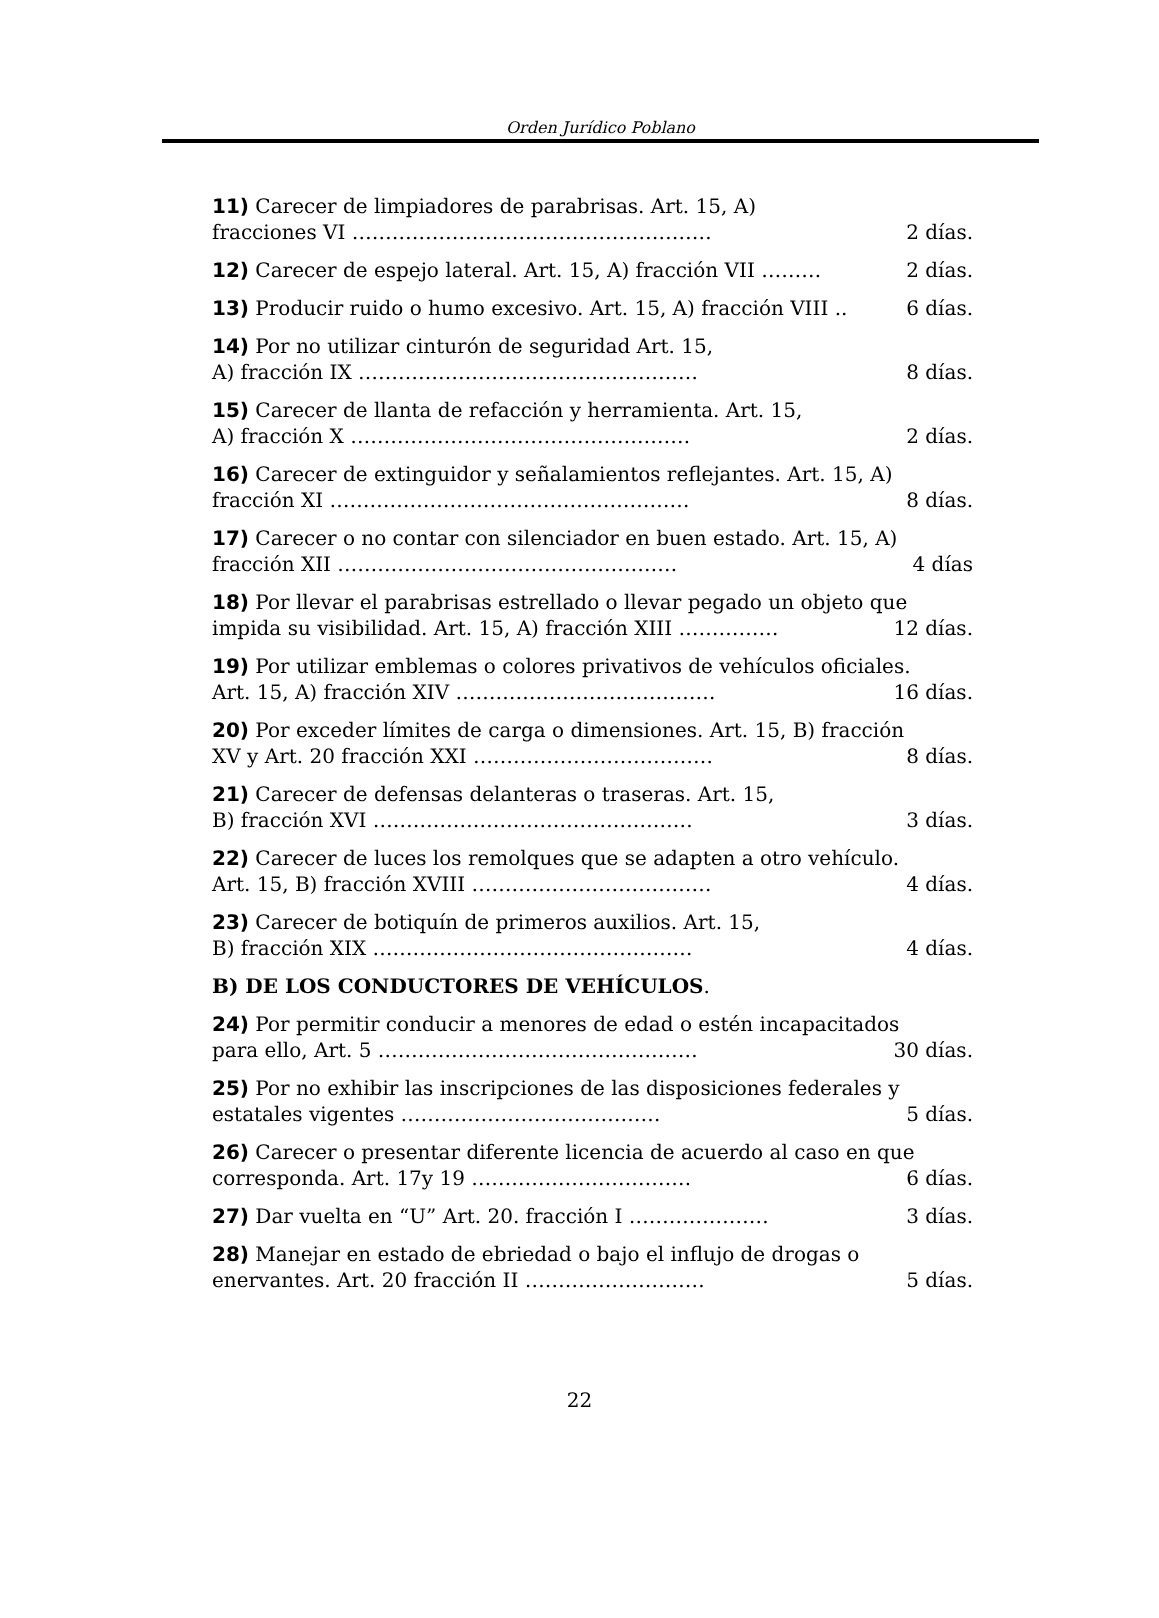Orden Jurídico Poblano
11) Carecer de limpiadores de parabrisas. Art. 15, A)
fracciones VI ……………………………………………… 2 días.
12) Carecer de espejo lateral. Art. 15, A) fracción VII ……… 2 días.
13) Producir ruido o humo excesivo. Art. 15, A) fracción VIII .. 6 días.
14) Por no utilizar cinturón de seguridad Art. 15,
A) fracción IX …………………………………………… 8 días.
15) Carecer de llanta de refacción y herramienta. Art. 15,
A) fracción X …………………………………………… 2 días.
16) Carecer de extinguidor y señalamientos reflejantes. Art. 15, A)
fracción XI ……………………………………………… 8 días.
17) Carecer o no contar con silenciador en buen estado. Art. 15, A)
fracción XII …………………………………………… 4 días
18) Por llevar el parabrisas estrellado o llevar pegado un objeto que
impida su visibilidad. Art. 15, A) fracción XIII …………… 12 días.
19) Por utilizar emblemas o colores privativos de vehículos oficiales.
Art. 15, A) fracción XIV ………………………………… 16 días.
20) Por exceder límites de carga o dimensiones. Art. 15, B) fracción
XV y Art. 20 fracción XXI ……………………………… 8 días.
21) Carecer de defensas delanteras o traseras. Art. 15,
B) fracción XVI ………………………………………… 3 días.
22) Carecer de luces los remolques que se adapten a otro vehículo.
Art. 15, B) fracción XVIII ……………………………… 4 días.
23) Carecer de botiquín de primeros auxilios. Art. 15,
B) fracción XIX ………………………………………… 4 días.
B) DE LOS CONDUCTORES DE VEHÍCULOS.
24) Por permitir conducir a menores de edad o estén incapacitados
para ello, Art. 5 ………………………………………… 30 días.
25) Por no exhibir las inscripciones de las disposiciones federales y
estatales vigentes ………………………………… 5 días.
26) Carecer o presentar diferente licencia de acuerdo al caso en que
corresponda. Art. 17y 19 …………………………… 6 días.
27) Dar vuelta en “U” Art. 20. fracción I ………………… 3 días.
28) Manejar en estado de ebriedad o bajo el influjo de drogas o
enervantes. Art. 20 fracción II ……………………… 5 días.
22